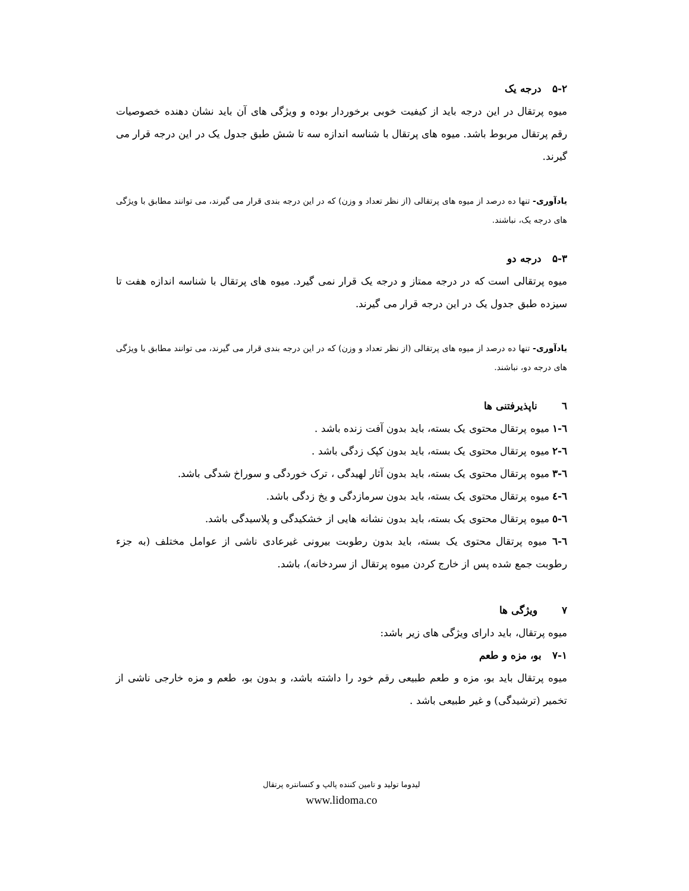۵-۲ درجه یک
میوه پرتقال در این درجه باید از کیفیت خوبی برخوردار بوده و ویژگی های آن باید نشان دهنده خصوصیات رقم پرتقال مربوط باشد. میوه های پرتقال با شناسه اندازه سه تا شش طبق جدول یک در این درجه قرار می گیرند.
یادآوری- تنها ده درصد از میوه های پرتقالی (از نظر تعداد و وزن) که در این درجه بندی قرار می گیرند، می توانند مطابق با ویژگی های درجه یک، نباشند.
۵-۳ درجه دو
میوه پرتقالی است که در درجه ممتاز و درجه یک قرار نمی گیرد. میوه های پرتقال با شناسه اندازه هفت تا سیزده طبق جدول یک در این درجه قرار می گیرند.
یادآوری- تنها ده درصد از میوه های پرتقالی (از نظر تعداد و وزن) که در این درجه بندی قرار می گیرند، می توانند مطابق با ویژگی های درجه دو، نباشند.
٦ ناپذیرفتنی ها
٦-١ میوه پرتقال محتوی یک بسته، باید بدون آفت زنده باشد .
٦-٢ میوه پرتقال محتوی یک بسته، باید بدون کپک زدگی باشد .
٦-٣ میوه پرتقال محتوی یک بسته، باید بدون آثار لهیدگی ، ترک خوردگی و سوراخ شدگی باشد.
٦-٤ میوه پرتقال محتوی یک بسته، باید بدون سرمازدگی و یخ زدگی باشد.
٦-٥ میوه پرتقال محتوی یک بسته، باید بدون نشانه هایی از خشکیدگی و پلاسیدگی باشد.
٦-٦ میوه پرتقال محتوی یک بسته، باید بدون رطوبت بیرونی غیرعادی ناشی از عوامل مختلف (به جزء رطوبت جمع شده پس از خارج کردن میوه پرتقال از سردخانه)، باشد.
۷ ویژگی ها
میوه پرتقال، باید دارای ویژگی های زیر باشد:
۷-۱ بو، مزه و طعم
میوه پرتقال باید بو، مزه و طعم طبیعی رقم خود را داشته باشد، و بدون بو، طعم و مزه خارجی ناشی از تخمیر (ترشیدگی) و غیر طبیعی باشد .
لیدوما تولید و تامین کننده پالپ و کنسانتره پرتقال
www.lidoma.co